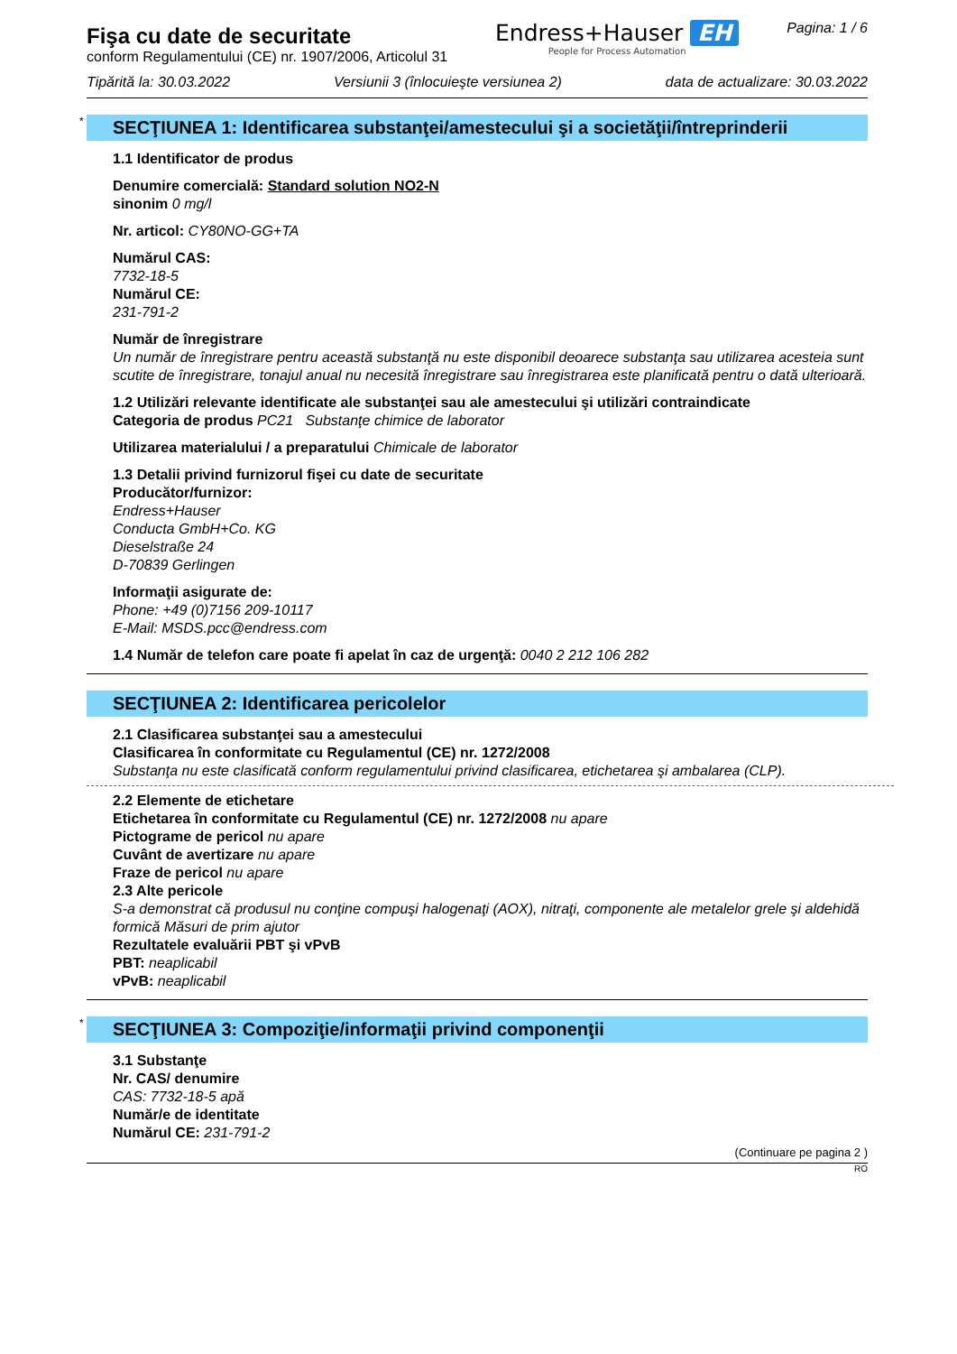Fişa cu date de securitate
conform Regulamentului (CE) nr. 1907/2006, Articolul 31
Endress+Hauser EH
People for Process Automation
Pagina: 1 / 6
Tipărită la: 30.03.2022 Versiunii 3 (înlocuieşte versiunea 2) data de actualizare: 30.03.2022
* SECŢIUNEA 1: Identificarea substanţei/amestecului şi a societăţii/întreprinderii
1.1 Identificator de produs
Denumire comercială: Standard solution NO2-N
sinonim 0 mg/l
Nr. articol: CY80NO-GG+TA
Numărul CAS:
7732-18-5
Numărul CE:
231-791-2
Număr de înregistrare
Un număr de înregistrare pentru această substanţă nu este disponibil deoarece substanţa sau utilizarea acesteia sunt scutite de înregistrare, tonajul anual nu necesită înregistrare sau înregistrarea este planificată pentru o dată ulterioară.
1.2 Utilizări relevante identificate ale substanţei sau ale amestecului şi utilizări contraindicate
Categoria de produs PC21 Substanţe chimice de laborator
Utilizarea materialului / a preparatului Chimicale de laborator
1.3 Detalii privind furnizorul fişei cu date de securitate
Producător/furnizor:
Endress+Hauser
Conducta GmbH+Co. KG
Dieselstraße 24
D-70839 Gerlingen
Informaţii asigurate de:
Phone: +49 (0)7156 209-10117
E-Mail: MSDS.pcc@endress.com
1.4 Număr de telefon care poate fi apelat în caz de urgenţă: 0040 2 212 106 282
SECŢIUNEA 2: Identificarea pericolelor
2.1 Clasificarea substanţei sau a amestecului
Clasificarea în conformitate cu Regulamentul (CE) nr. 1272/2008
Substanţa nu este clasificată conform regulamentului privind clasificarea, etichetarea şi ambalarea (CLP).
2.2 Elemente de etichetare
Etichetarea în conformitate cu Regulamentul (CE) nr. 1272/2008 nu apare
Pictograme de pericol nu apare
Cuvânt de avertizare nu apare
Fraze de pericol nu apare
2.3 Alte pericole
S-a demonstrat că produsul nu conţine compuşi halogenaţi (AOX), nitraţi, componente ale metalelor grele şi aldehidă formică Măsuri de prim ajutor
Rezultatele evaluării PBT şi vPvB
PBT: neaplicabil
vPvB: neaplicabil
* SECŢIUNEA 3: Compoziţie/informaţii privind componenţii
3.1 Substanţe
Nr. CAS/ denumire
CAS: 7732-18-5 apă
Număr/e de identitate
Numărul CE: 231-791-2
(Continuare pe pagina 2 )
RO